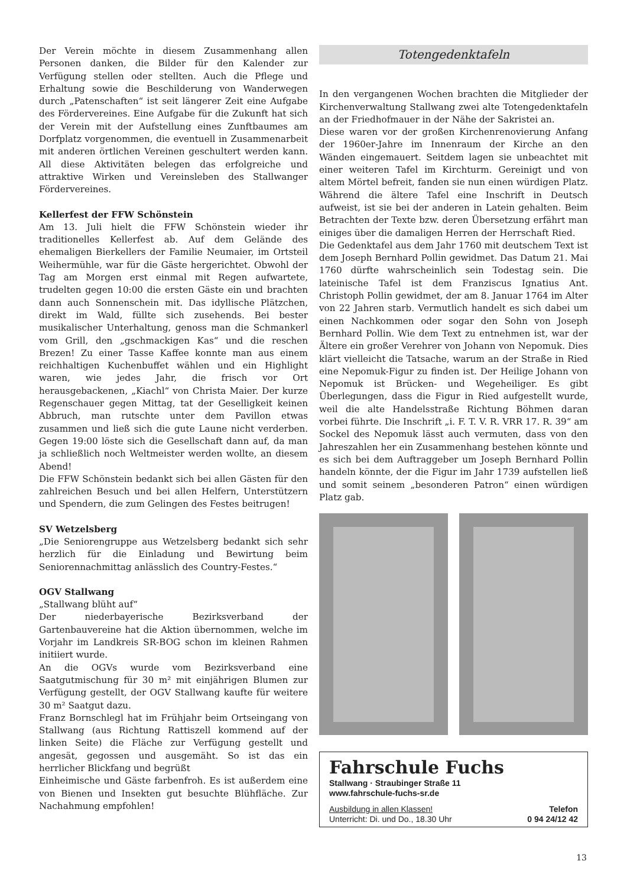Der Verein möchte in diesem Zusammenhang allen Personen danken, die Bilder für den Kalender zur Verfügung stellen oder stellten. Auch die Pflege und Erhaltung sowie die Beschilderung von Wanderwegen durch „Patenschaften“ ist seit längerer Zeit eine Aufgabe des Fördervereines. Eine Aufgabe für die Zukunft hat sich der Verein mit der Aufstellung eines Zunftbaumes am Dorfplatz vorgenommen, die eventuell in Zusammenarbeit mit anderen örtlichen Vereinen geschultert werden kann. All diese Aktivitäten belegen das erfolgreiche und attraktive Wirken und Vereinsleben des Stallwanger Fördervereines.
Kellerfest der FFW Schönstein
Am 13. Juli hielt die FFW Schönstein wieder ihr traditionelles Kellerfest ab. Auf dem Gelände des ehemaligen Bierkellers der Familie Neumaier, im Ortsteil Weihermühle, war für die Gäste hergerichtet. Obwohl der Tag am Morgen erst einmal mit Regen aufwartete, trudelten gegen 10:00 die ersten Gäste ein und brachten dann auch Sonnenschein mit. Das idyllische Plätzchen, direkt im Wald, füllte sich zusehends. Bei bester musikalischer Unterhaltung, genoss man die Schmankerl vom Grill, den „gschmackigen Kas“ und die reschen Brezen! Zu einer Tasse Kaffee konnte man aus einem reichhaltigen Kuchenbuffet wählen und ein Highlight waren, wie jedes Jahr, die frisch vor Ort herausgebackenen, „Kiachl“ von Christa Maier. Der kurze Regenschauer gegen Mittag, tat der Geselligkeit keinen Abbruch, man rutschte unter dem Pavillon etwas zusammen und ließ sich die gute Laune nicht verderben. Gegen 19:00 löste sich die Gesellschaft dann auf, da man ja schließlich noch Weltmeister werden wollte, an diesem Abend!
Die FFW Schönstein bedankt sich bei allen Gästen für den zahlreichen Besuch und bei allen Helfern, Unterstützern und Spendern, die zum Gelingen des Festes beitrugen!
SV Wetzelsberg
„Die Seniorengruppe aus Wetzelsberg bedankt sich sehr herzlich für die Einladung und Bewirtung beim Seniorennachmittag anlässlich des Country-Festes.“
OGV Stallwang
„Stallwang blüht auf“
Der niederbayerische Bezirksverband der Gartenbauvereine hat die Aktion übernommen, welche im Vorjahr im Landkreis SR-BOG schon im kleinen Rahmen initiiert wurde.
An die OGVs wurde vom Bezirksverband eine Saatgutmischung für 30 m² mit einjährigen Blumen zur Verfügung gestellt, der OGV Stallwang kaufte für weitere 30 m² Saatgut dazu.
Franz Bornschlegl hat im Frühjahr beim Ortseingang von Stallwang (aus Richtung Rattiszell kommend auf der linken Seite) die Fläche zur Verfügung gestellt und angesät, gegossen und ausgemäht. So ist das ein herrlicher Blickfang und begrüßt
Einheimische und Gäste farbenfroh. Es ist außerdem eine von Bienen und Insekten gut besuchte Blühfläche. Zur Nachahmung empfohlen!
Totengedenktafeln
In den vergangenen Wochen brachten die Mitglieder der Kirchenverwaltung Stallwang zwei alte Totengedenktafeln an der Friedhofmauer in der Nähe der Sakristei an.
Diese waren vor der großen Kirchenrenovierung Anfang der 1960er-Jahre im Innenraum der Kirche an den Wänden eingemauert. Seitdem lagen sie unbeachtet mit einer weiteren Tafel im Kirchturm. Gereinigt und von altem Mörtel befreit, fanden sie nun einen würdigen Platz. Während die ältere Tafel eine Inschrift in Deutsch aufweist, ist sie bei der anderen in Latein gehalten. Beim Betrachten der Texte bzw. deren Übersetzung erfährt man einiges über die damaligen Herren der Herrschaft Ried.
Die Gedenktafel aus dem Jahr 1760 mit deutschem Text ist dem Joseph Bernhard Pollin gewidmet. Das Datum 21. Mai 1760 dürfte wahrscheinlich sein Todestag sein. Die lateinische Tafel ist dem Franziscus Ignatius Ant. Christoph Pollin gewidmet, der am 8. Januar 1764 im Alter von 22 Jahren starb. Vermutlich handelt es sich dabei um einen Nachkommen oder sogar den Sohn von Joseph Bernhard Pollin. Wie dem Text zu entnehmen ist, war der Ältere ein großer Verehrer von Johann von Nepomuk. Dies klärt vielleicht die Tatsache, warum an der Straße in Ried eine Nepomuk-Figur zu finden ist. Der Heilige Johann von Nepomuk ist Brücken- und Wegeheiliger. Es gibt Überlegungen, dass die Figur in Ried aufgestellt wurde, weil die alte Handelsstraße Richtung Böhmen daran vorbei führte. Die Inschrift „i. F. T. V. R. VRR 17. R. 39“ am Sockel des Nepomuk lässt auch vermuten, dass von den Jahreszahlen her ein Zusammenhang bestehen könnte und es sich bei dem Auftraggeber um Joseph Bernhard Pollin handeln könnte, der die Figur im Jahr 1739 aufstellen ließ und somit seinem „besonderen Patron“ einen würdigen Platz gab.
Fahrschule Fuchs
Stallwang · Straubinger Straße 11
www.fahrschule-fuchs-sr.de
Ausbildung in allen Klassen!
Unterricht: Di. und Do., 18.30 Uhr
Telefon
0 94 24/12 42
13